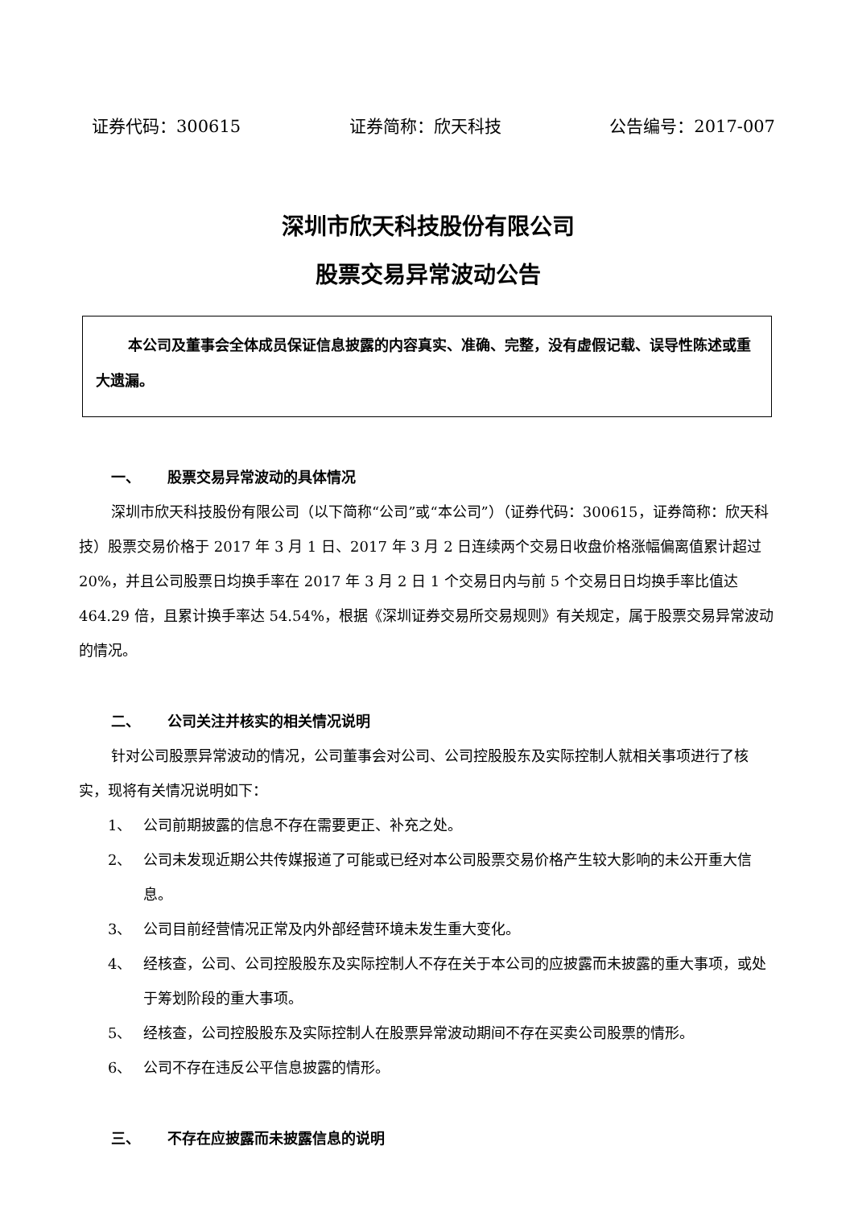证券代码：300615 证券简称：欣天科技 公告编号：2017-007
深圳市欣天科技股份有限公司
股票交易异常波动公告
本公司及董事会全体成员保证信息披露的内容真实、准确、完整，没有虚假记载、误导性陈述或重大遗漏。
一、 股票交易异常波动的具体情况
深圳市欣天科技股份有限公司（以下简称“公司”或“本公司”）（证券代码：300615，证券简称：欣天科技）股票交易价格于 2017 年 3 月 1 日、2017 年 3 月 2 日连续两个交易日收盘价格涨幅偏离值累计超过 20%，并且公司股票日均换手率在 2017 年 3 月 2 日 1 个交易日内与前 5 个交易日日均换手率比值达 464.29 倍，且累计换手率达 54.54%，根据《深圳证券交易所交易规则》有关规定，属于股票交易异常波动的情况。
二、 公司关注并核实的相关情况说明
针对公司股票异常波动的情况，公司董事会对公司、公司控股股东及实际控制人就相关事项进行了核实，现将有关情况说明如下：
1、 公司前期披露的信息不存在需要更正、补充之处。
2、 公司未发现近期公共传媒报道了可能或已经对本公司股票交易价格产生较大影响的未公开重大信息。
3、 公司目前经营情况正常及内外部经营环境未发生重大变化。
4、 经核查，公司、公司控股股东及实际控制人不存在关于本公司的应披露而未披露的重大事项，或处于筹划阶段的重大事项。
5、 经核查，公司控股股东及实际控制人在股票异常波动期间不存在买卖公司股票的情形。
6、 公司不存在违反公平信息披露的情形。
三、 不存在应披露而未披露信息的说明